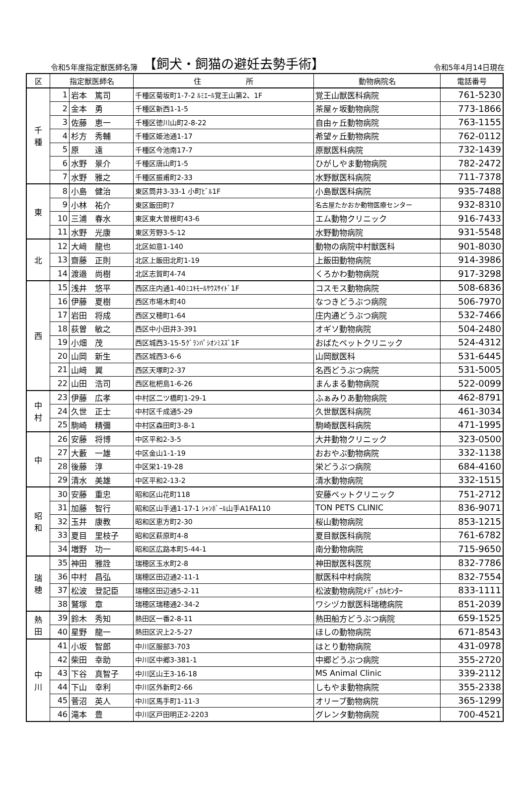令和5年度指定獣医師名簿 【飼犬・飼猫の避妊去勢手術】 令和5年4月14日現在
| 区 | 指定獣医師名 | | 住 所 | 動物病院名 | 電話番号 |
| --- | --- | --- | --- | --- | --- |
| 千 種 | 1 | 岩本 篤司 | 千種区菊坂町1-7-2 ﾙﾐｴｰﾙ覚王山第2、1F | 覚王山獣医科病院 | 761-5230 |
| | 2 | 金本 勇 | 千種区新西1-1-5 | 茶屋ヶ坂動物病院 | 773-1866 |
| | 3 | 佐藤 恵一 | 千種区徳川山町2-8-22 | 自由ヶ丘動物病院 | 763-1155 |
| | 4 | 杉方 秀輔 | 千種区姫池通1-17 | 希望ヶ丘動物病院 | 762-0112 |
| | 5 | 原 遠 | 千種区今池南17-7 | 原獣医科病院 | 732-1439 |
| | 6 | 水野 景介 | 千種区唐山町1-5 | ひがしやま動物病院 | 782-2472 |
| | 7 | 水野 雅之 | 千種区振甫町2-33 | 水野獣医科病院 | 711-7378 |
| 東 | 8 | 小島 健治 | 東区筒井3-33-1 小町ﾋﾞﾙ1F | 小島獣医科病院 | 935-7488 |
| | 9 | 小林 祐介 | 東区飯田町7 | 名古屋たかおか動物医療センター | 932-8310 |
| | 10 | 三浦 春水 | 東区東大曽根町43-6 | エム動物クリニック | 916-7433 |
| | 11 | 水野 光康 | 東区芳野3-5-12 | 水野動物病院 | 931-5548 |
| 北 | 12 | 大﨑 龍也 | 北区如意1-140 | 動物の病院中村獣医科 | 901-8030 |
| | 13 | 齋藤 正則 | 北区上飯田北町1-19 | 上飯田動物病院 | 914-3986 |
| | 14 | 渡邉 尚樹 | 北区志賀町4-74 | くろかわ動物病院 | 917-3298 |
| 西 | 15 | 浅井 悠平 | 西区庄内通1-40ﾐﾕｷﾓｰﾙｻｳｽｻｲﾄﾞ1F | コスモス動物病院 | 508-6836 |
| | 16 | 伊藤 夏樹 | 西区市場木町40 | なつきどうぶつ病院 | 506-7970 |
| | 17 | 岩田 将成 | 西区又穂町1-64 | 庄内通どうぶつ病院 | 532-7466 |
| | 18 | 荻曽 敏之 | 西区中小田井3-391 | オギソ動物病院 | 504-2480 |
| | 19 | 小畑 茂 | 西区城西3-15-5ｸﾞﾗﾝﾊﾟｼｵﾝﾐｽｽﾞ1F | おばたペットクリニック | 524-4312 |
| | 20 | 山岡 新生 | 西区城西3-6-6 | 山岡獣医科 | 531-6445 |
| | 21 | 山﨑 翼 | 西区天塚町2-37 | 名西どうぶつ病院 | 531-5005 |
| | 22 | 山田 浩司 | 西区枇杷島1-6-26 | まんまる動物病院 | 522-0099 |
| 中 村 | 23 | 伊藤 広孝 | 中村区二ツ橋町1-29-1 | ふぁみりあ動物病院 | 462-8791 |
| | 24 | 久世 正士 | 中村区千成通5-29 | 久世獣医科病院 | 461-3034 |
| | 25 | 駒崎 精彌 | 中村区森田町3-8-1 | 駒崎獣医科病院 | 471-1995 |
| 中 | 26 | 安藤 将博 | 中区平和2-3-5 | 大井動物クリニック | 323-0500 |
| | 27 | 大藪 一雄 | 中区金山1-1-19 | おおやぶ動物病院 | 332-1138 |
| | 28 | 後藤 淳 | 中区栄1-19-28 | 栄どうぶつ病院 | 684-4160 |
| | 29 | 清水 美雄 | 中区平和2-13-2 | 清水動物病院 | 332-1515 |
| 昭 和 | 30 | 安藤 重忠 | 昭和区山花町118 | 安藤ペットクリニック | 751-2712 |
| | 31 | 加藤 智行 | 昭和区山手通1-17-1 ｼｬﾝﾎﾞｰﾙ山手A1FA110 | TON PETS CLINIC | 836-9071 |
| | 32 | 玉井 康教 | 昭和区恵方町2-30 | 桜山動物病院 | 853-1215 |
| | 33 | 夏目 里枝子 | 昭和区萩原町4-8 | 夏目獣医科病院 | 761-6782 |
| | 34 | 増野 功一 | 昭和区広路本町5-44-1 | 南分動物病院 | 715-9650 |
| 瑞 穂 | 35 | 神田 雅詮 | 瑞穂区玉水町2-8 | 神田獣医科医院 | 832-7786 |
| | 36 | 中村 昌弘 | 瑞穂区田辺通2-11-1 | 獣医科中村病院 | 832-7554 |
| | 37 | 松波 登記臣 | 瑞穂区田辺通5-2-11 | 松波動物病院ﾒﾃﾞｨｶﾙｾﾝﾀｰ | 833-1111 |
| | 38 | 鷲塚 章 | 瑞穂区瑞穂通2-34-2 | ワシヅカ獣医科瑞穂病院 | 851-2039 |
| 熱 田 | 39 | 鈴木 秀知 | 熱田区一番2-8-11 | 熱田船方どうぶつ病院 | 659-1525 |
| | 40 | 星野 龍一 | 熱田区沢上2-5-27 | ほしの動物病院 | 671-8543 |
| 中 川 | 41 | 小坂 智郎 | 中川区服部3-703 | はとり動物病院 | 431-0978 |
| | 42 | 柴田 幸助 | 中川区中郷3-381-1 | 中郷どうぶつ病院 | 355-2720 |
| | 43 | 下谷 真智子 | 中川区山王3-16-18 | MS Animal Clinic | 339-2112 |
| | 44 | 下山 幸利 | 中川区外新町2-66 | しもやま動物病院 | 355-2338 |
| | 45 | 菅沼 英人 | 中川区馬手町1-11-3 | オリーブ動物病院 | 365-1299 |
| | 46 | 滝本 豊 | 中川区戸田明正2-2203 | グレンタ動物病院 | 700-4521 |